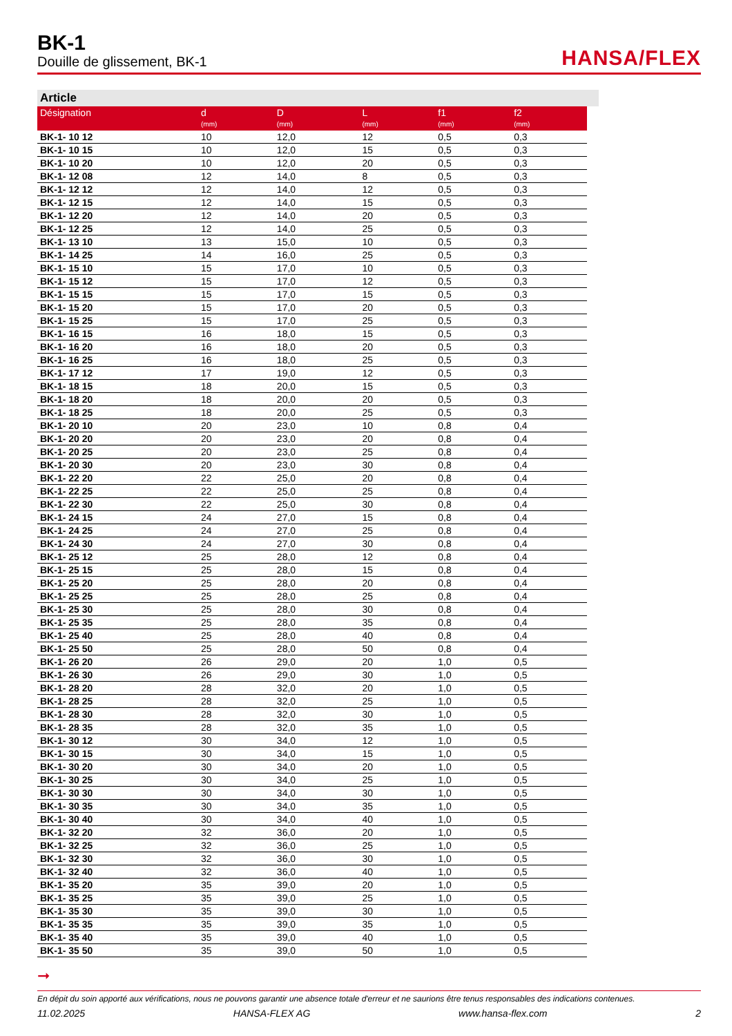BK-1
Douille de glissement, BK-1
HANSA/FLEX
Article
| Désignation | d (mm) | D (mm) | L (mm) | f1 (mm) | f2 (mm) |
| --- | --- | --- | --- | --- | --- |
| BK-1- 10 12 | 10 | 12,0 | 12 | 0,5 | 0,3 |
| BK-1- 10 15 | 10 | 12,0 | 15 | 0,5 | 0,3 |
| BK-1- 10 20 | 10 | 12,0 | 20 | 0,5 | 0,3 |
| BK-1- 12 08 | 12 | 14,0 | 8 | 0,5 | 0,3 |
| BK-1- 12 12 | 12 | 14,0 | 12 | 0,5 | 0,3 |
| BK-1- 12 15 | 12 | 14,0 | 15 | 0,5 | 0,3 |
| BK-1- 12 20 | 12 | 14,0 | 20 | 0,5 | 0,3 |
| BK-1- 12 25 | 12 | 14,0 | 25 | 0,5 | 0,3 |
| BK-1- 13 10 | 13 | 15,0 | 10 | 0,5 | 0,3 |
| BK-1- 14 25 | 14 | 16,0 | 25 | 0,5 | 0,3 |
| BK-1- 15 10 | 15 | 17,0 | 10 | 0,5 | 0,3 |
| BK-1- 15 12 | 15 | 17,0 | 12 | 0,5 | 0,3 |
| BK-1- 15 15 | 15 | 17,0 | 15 | 0,5 | 0,3 |
| BK-1- 15 20 | 15 | 17,0 | 20 | 0,5 | 0,3 |
| BK-1- 15 25 | 15 | 17,0 | 25 | 0,5 | 0,3 |
| BK-1- 16 15 | 16 | 18,0 | 15 | 0,5 | 0,3 |
| BK-1- 16 20 | 16 | 18,0 | 20 | 0,5 | 0,3 |
| BK-1- 16 25 | 16 | 18,0 | 25 | 0,5 | 0,3 |
| BK-1- 17 12 | 17 | 19,0 | 12 | 0,5 | 0,3 |
| BK-1- 18 15 | 18 | 20,0 | 15 | 0,5 | 0,3 |
| BK-1- 18 20 | 18 | 20,0 | 20 | 0,5 | 0,3 |
| BK-1- 18 25 | 18 | 20,0 | 25 | 0,5 | 0,3 |
| BK-1- 20 10 | 20 | 23,0 | 10 | 0,8 | 0,4 |
| BK-1- 20 20 | 20 | 23,0 | 20 | 0,8 | 0,4 |
| BK-1- 20 25 | 20 | 23,0 | 25 | 0,8 | 0,4 |
| BK-1- 20 30 | 20 | 23,0 | 30 | 0,8 | 0,4 |
| BK-1- 22 20 | 22 | 25,0 | 20 | 0,8 | 0,4 |
| BK-1- 22 25 | 22 | 25,0 | 25 | 0,8 | 0,4 |
| BK-1- 22 30 | 22 | 25,0 | 30 | 0,8 | 0,4 |
| BK-1- 24 15 | 24 | 27,0 | 15 | 0,8 | 0,4 |
| BK-1- 24 25 | 24 | 27,0 | 25 | 0,8 | 0,4 |
| BK-1- 24 30 | 24 | 27,0 | 30 | 0,8 | 0,4 |
| BK-1- 25 12 | 25 | 28,0 | 12 | 0,8 | 0,4 |
| BK-1- 25 15 | 25 | 28,0 | 15 | 0,8 | 0,4 |
| BK-1- 25 20 | 25 | 28,0 | 20 | 0,8 | 0,4 |
| BK-1- 25 25 | 25 | 28,0 | 25 | 0,8 | 0,4 |
| BK-1- 25 30 | 25 | 28,0 | 30 | 0,8 | 0,4 |
| BK-1- 25 35 | 25 | 28,0 | 35 | 0,8 | 0,4 |
| BK-1- 25 40 | 25 | 28,0 | 40 | 0,8 | 0,4 |
| BK-1- 25 50 | 25 | 28,0 | 50 | 0,8 | 0,4 |
| BK-1- 26 20 | 26 | 29,0 | 20 | 1,0 | 0,5 |
| BK-1- 26 30 | 26 | 29,0 | 30 | 1,0 | 0,5 |
| BK-1- 28 20 | 28 | 32,0 | 20 | 1,0 | 0,5 |
| BK-1- 28 25 | 28 | 32,0 | 25 | 1,0 | 0,5 |
| BK-1- 28 30 | 28 | 32,0 | 30 | 1,0 | 0,5 |
| BK-1- 28 35 | 28 | 32,0 | 35 | 1,0 | 0,5 |
| BK-1- 30 12 | 30 | 34,0 | 12 | 1,0 | 0,5 |
| BK-1- 30 15 | 30 | 34,0 | 15 | 1,0 | 0,5 |
| BK-1- 30 20 | 30 | 34,0 | 20 | 1,0 | 0,5 |
| BK-1- 30 25 | 30 | 34,0 | 25 | 1,0 | 0,5 |
| BK-1- 30 30 | 30 | 34,0 | 30 | 1,0 | 0,5 |
| BK-1- 30 35 | 30 | 34,0 | 35 | 1,0 | 0,5 |
| BK-1- 30 40 | 30 | 34,0 | 40 | 1,0 | 0,5 |
| BK-1- 32 20 | 32 | 36,0 | 20 | 1,0 | 0,5 |
| BK-1- 32 25 | 32 | 36,0 | 25 | 1,0 | 0,5 |
| BK-1- 32 30 | 32 | 36,0 | 30 | 1,0 | 0,5 |
| BK-1- 32 40 | 32 | 36,0 | 40 | 1,0 | 0,5 |
| BK-1- 35 20 | 35 | 39,0 | 20 | 1,0 | 0,5 |
| BK-1- 35 25 | 35 | 39,0 | 25 | 1,0 | 0,5 |
| BK-1- 35 30 | 35 | 39,0 | 30 | 1,0 | 0,5 |
| BK-1- 35 35 | 35 | 39,0 | 35 | 1,0 | 0,5 |
| BK-1- 35 40 | 35 | 39,0 | 40 | 1,0 | 0,5 |
| BK-1- 35 50 | 35 | 39,0 | 50 | 1,0 | 0,5 |
➞
En dépit du soin apporté aux vérifications, nous ne pouvons garantir une absence totale d'erreur et ne saurions être tenus responsables des indications contenues.
11.02.2025 HANSA-FLEX AG www.hansa-flex.com 2